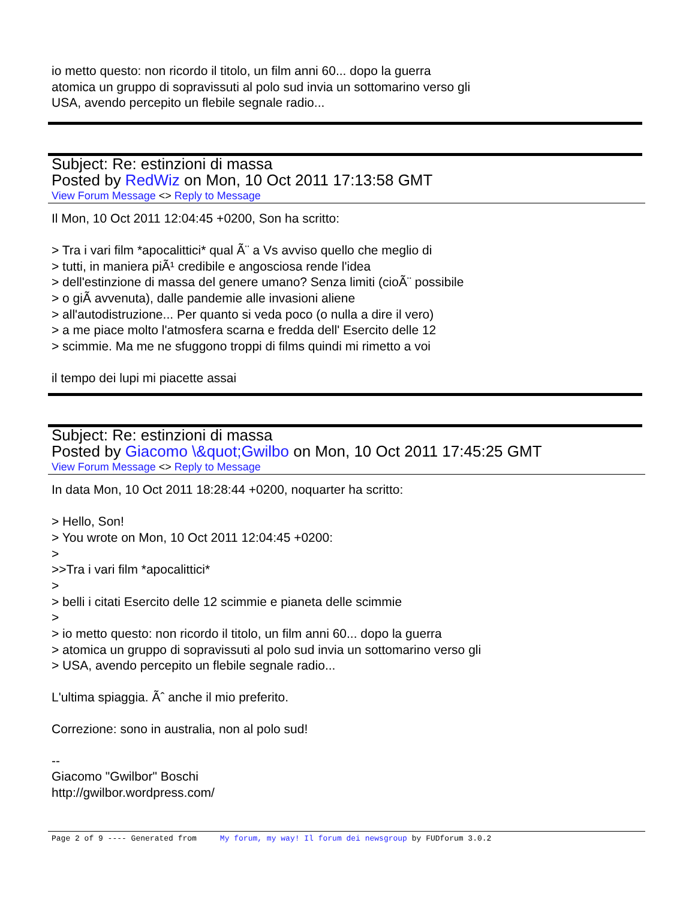io metto questo: non ricordo il titolo, un film anni 60... dopo la guerra
atomica un gruppo di sopravissuti al polo sud invia un sottomarino verso gli
USA, avendo percepito un flebile segnale radio...
Subject: Re: estinzioni di massa
Posted by RedWiz on Mon, 10 Oct 2011 17:13:58 GMT
View Forum Message <> Reply to Message
Il Mon, 10 Oct 2011 12:04:45 +0200, Son ha scritto:
> Tra i vari film *apocalittici* qual Ã¨ a Vs avviso quello che meglio di
> tutti, in maniera piÃ¹ credibile e angosciosa rende l'idea
> dell'estinzione di massa del genere umano? Senza limiti (cioÃ¨ possibile
> o giÃ avvenuta), dalle pandemie alle invasioni aliene
> all'autodistruzione... Per quanto si veda poco (o nulla a dire il vero)
> a me piace molto l'atmosfera scarna e fredda dell' Esercito delle 12
> scimmie. Ma me ne sfuggono troppi di films quindi mi rimetto a voi
il tempo dei lupi mi piacette assai
Subject: Re: estinzioni di massa
Posted by Giacomo \&quot;Gwilbo on Mon, 10 Oct 2011 17:45:25 GMT
View Forum Message <> Reply to Message
In data Mon, 10 Oct 2011 18:28:44 +0200, noquarter ha scritto:
> Hello, Son!
> You wrote on Mon, 10 Oct 2011 12:04:45 +0200:
>
>>Tra i vari film *apocalittici*
>
> belli i citati Esercito delle 12 scimmie e pianeta delle scimmie
>
> io metto questo: non ricordo il titolo, un film anni 60... dopo la guerra
> atomica un gruppo di sopravissuti al polo sud invia un sottomarino verso gli
> USA, avendo percepito un flebile segnale radio...
L'ultima spiaggia. Ãˆ anche il mio preferito.
Correzione: sono in australia, non al polo sud!
--
Giacomo "Gwilbor" Boschi
http://gwilbor.wordpress.com/
Page 2 of 9 ---- Generated from My forum, my way! Il forum dei newsgroup by FUDforum 3.0.2